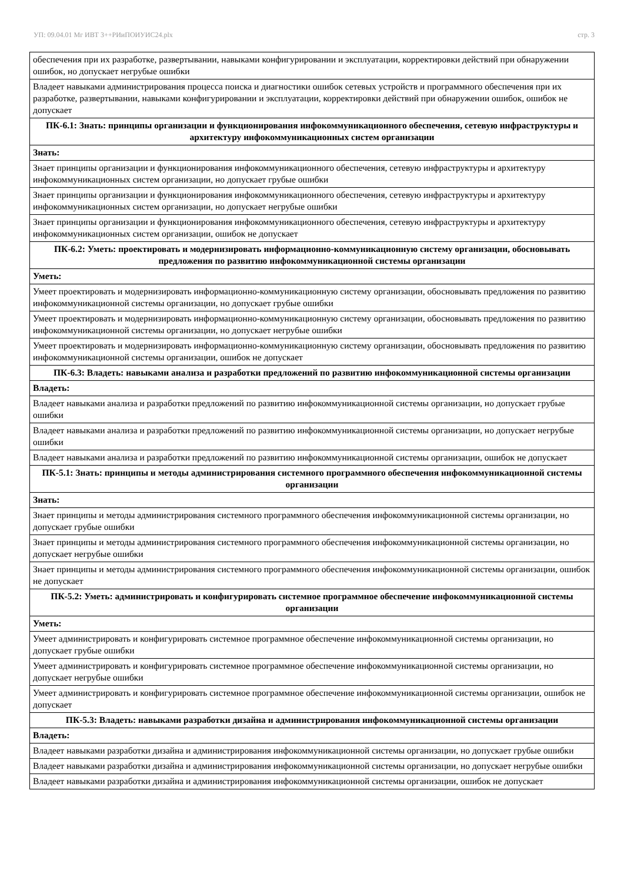УП: 09.04.01 Мг ИВТ 3++РИиПОИУИС24.plx стр. 3
| обеспечения при их разработке, развертывании, навыками конфигурировании и эксплуатации, корректировки действий при обнаружении ошибок, но допускает негрубые ошибки |
| Владеет навыками администрирования процесса поиска и диагностики ошибок сетевых устройств и программного обеспечения при их разработке, развертывании, навыками конфигурировании и эксплуатации, корректировки действий при обнаружении ошибок, ошибок не допускает |
| ПК-6.1: Знать: принципы организации и функционирования инфокоммуникационного обеспечения, сетевую инфраструктуры и архитектуру инфокоммуникационных систем организации |
| Знать: |
| Знает принципы организации и функционирования инфокоммуникационного обеспечения, сетевую инфраструктуры и архитектуру инфокоммуникационных систем организации, но допускает грубые ошибки |
| Знает принципы организации и функционирования инфокоммуникационного обеспечения, сетевую инфраструктуры и архитектуру инфокоммуникационных систем организации, но допускает негрубые ошибки |
| Знает принципы организации и функционирования инфокоммуникационного обеспечения, сетевую инфраструктуры и архитектуру инфокоммуникационных систем организации, ошибок не допускает |
| ПК-6.2: Уметь: проектировать и модернизировать информационно-коммуникационную систему организации, обосновывать предложения по развитию инфокоммуникационной системы организации |
| Уметь: |
| Умеет проектировать и модернизировать информационно-коммуникационную систему организации, обосновывать предложения по развитию инфокоммуникационной системы организации, но допускает грубые ошибки |
| Умеет проектировать и модернизировать информационно-коммуникационную систему организации, обосновывать предложения по развитию инфокоммуникационной системы организации, но допускает негрубые ошибки |
| Умеет проектировать и модернизировать информационно-коммуникационную систему организации, обосновывать предложения по развитию инфокоммуникационной системы организации, ошибок не допускает |
| ПК-6.3: Владеть: навыками анализа и разработки предложений по развитию инфокоммуникационной системы организации |
| Владеть: |
| Владеет навыками анализа и разработки предложений по развитию инфокоммуникационной системы организации, но допускает грубые ошибки |
| Владеет навыками анализа и разработки предложений по развитию инфокоммуникационной системы организации, но допускает негрубые ошибки |
| Владеет навыками анализа и разработки предложений по развитию инфокоммуникационной системы организации, ошибок не допускает |
| ПК-5.1: Знать: принципы и методы администрирования системного программного обеспечения инфокоммуникационной системы организации |
| Знать: |
| Знает принципы и методы администрирования системного программного обеспечения инфокоммуникационной системы организации, но допускает грубые ошибки |
| Знает принципы и методы администрирования системного программного обеспечения инфокоммуникационной системы организации, но допускает негрубые ошибки |
| Знает принципы и методы администрирования системного программного обеспечения инфокоммуникационной системы организации, ошибок не допускает |
| ПК-5.2: Уметь: администрировать и конфигурировать системное программное обеспечение инфокоммуникационной системы организации |
| Уметь: |
| Умеет администрировать и конфигурировать системное программное обеспечение инфокоммуникационной системы организации, но допускает грубые ошибки |
| Умеет администрировать и конфигурировать системное программное обеспечение инфокоммуникационной системы организации, но допускает негрубые ошибки |
| Умеет администрировать и конфигурировать системное программное обеспечение инфокоммуникационной системы организации, ошибок не допускает |
| ПК-5.3: Владеть: навыками разработки дизайна и администрирования инфокоммуникационной системы организации |
| Владеть: |
| Владеет навыками разработки дизайна и администрирования инфокоммуникационной системы организации, но допускает грубые ошибки |
| Владеет навыками разработки дизайна и администрирования инфокоммуникационной системы организации, но допускает негрубые ошибки |
| Владеет навыками разработки дизайна и администрирования инфокоммуникационной системы организации, ошибок не допускает |